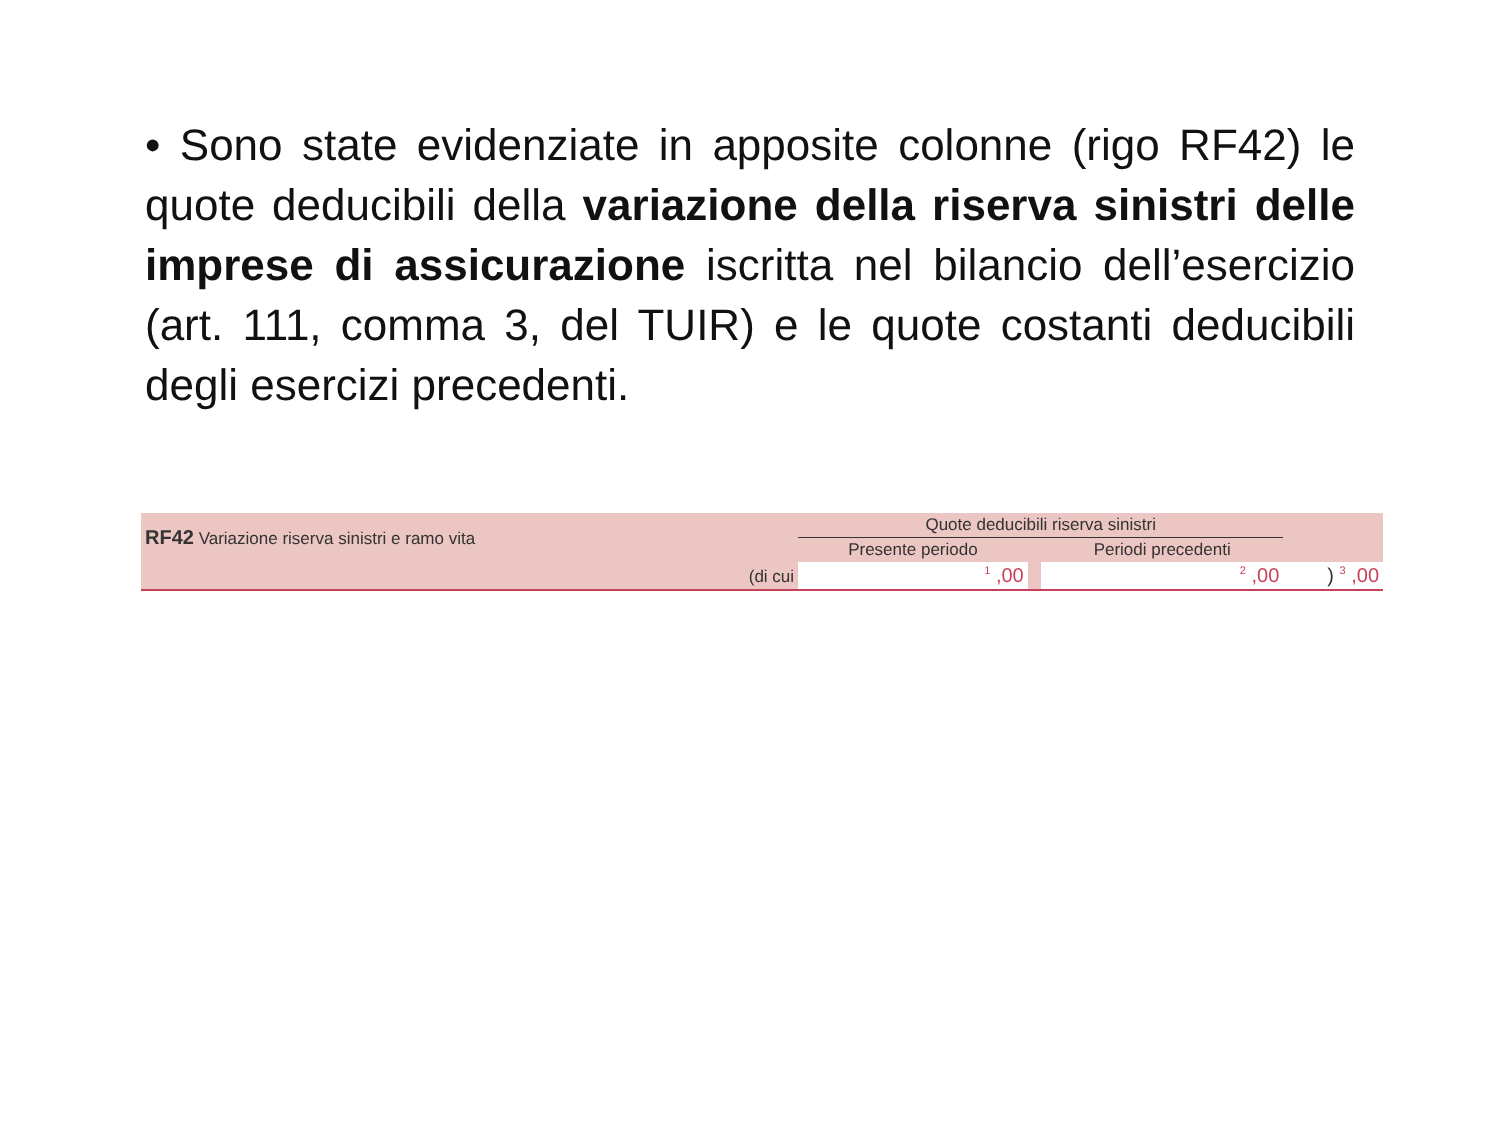• Sono state evidenziate in apposite colonne (rigo RF42) le quote deducibili della variazione della riserva sinistri delle imprese di assicurazione iscritta nel bilancio dell’esercizio (art. 111, comma 3, del TUIR) e le quote costanti deducibili degli esercizi precedenti.
| RF42 Variazione riserva sinistri e ramo vita | | Quote deducibili riserva sinistri | | | |
| | | Presente periodo | | Periodi precedenti | |
| | (di cui | 1 ,00 | | 2 ,00 | ) 3 ,00 |